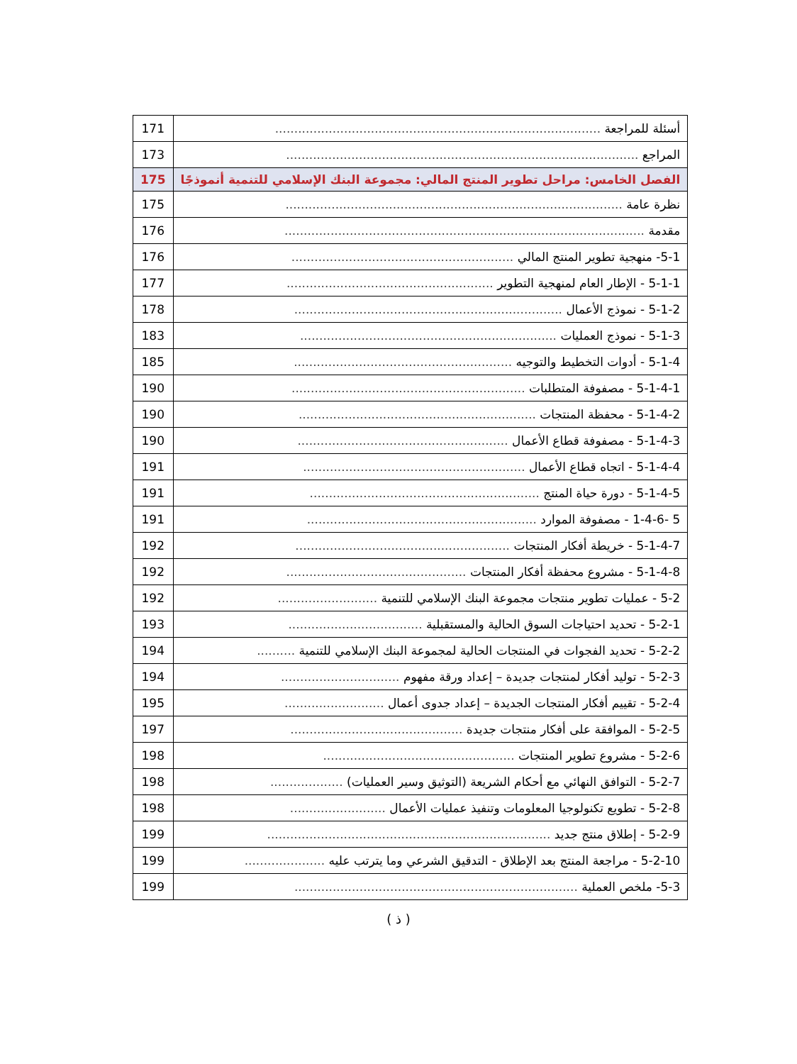| أسئلة للمراجعة ..................................................................................... | 171 |
| المراجع ............................................................................................ | 173 |
| الفصل الخامس: مراحل تطوير المنتج المالي: مجموعة البنك الإسلامي للتنمية أنموذجًا | 175 |
| نظرة عامة ........................................................................................ | 175 |
| مقدمة .............................................................................................. | 176 |
| 5-1- منهجية تطوير المنتج المالي .......................................................... | 176 |
| 5-1-1 - الإطار العام لمنهجية التطوير ...................................................... | 177 |
| 5-1-2 - نموذج الأعمال ...................................................................... | 178 |
| 5-1-3 - نموذج العمليات ................................................................... | 183 |
| 5-1-4 - أدوات التخطيط والتوجيه ......................................................... | 185 |
| 5-1-4-1 - مصفوفة المتطلبات ............................................................. | 190 |
| 5-1-4-2 - محفظة المنتجات .............................................................. | 190 |
| 5-1-4-3 - مصفوفة قطاع الأعمال ....................................................... | 190 |
| 5-1-4-4 - اتجاه قطاع الأعمال .......................................................... | 191 |
| 5-1-4-5 - دورة حياة المنتج ............................................................ | 191 |
| 5 -1-4-6 - مصفوفة الموارد ............................................................ | 191 |
| 5-1-4-7 - خريطة أفكار المنتجات ........................................................ | 192 |
| 5-1-4-8 - مشروع محفظة أفكار المنتجات ............................................... | 192 |
| 5-2 - عمليات تطوير منتجات مجموعة البنك الإسلامي للتنمية .......................... | 192 |
| 5-2-1 - تحديد احتياجات السوق الحالية والمستقبلية ................................... | 193 |
| 5-2-2 - تحديد الفجوات في المنتجات الحالية لمجموعة البنك الإسلامي للتنمية .......... | 194 |
| 5-2-3 - توليد أفكار لمنتجات جديدة – إعداد ورقة مفهوم ............................... | 194 |
| 5-2-4 - تقييم أفكار المنتجات الجديدة – إعداد جدوى أعمال .......................... | 195 |
| 5-2-5 - الموافقة على أفكار منتجات جديدة ............................................. | 197 |
| 5-2-6 - مشروع تطوير المنتجات .................................................. | 198 |
| 5-2-7 - التوافق النهائي مع أحكام الشريعة (التوثيق وسير العمليات) ................... | 198 |
| 5-2-8 - تطويع تكنولوجيا المعلومات وتنفيذ عمليات الأعمال ......................... | 198 |
| 5-2-9 - إطلاق منتج جديد .......................................................................... | 199 |
| 5-2-10 - مراجعة المنتج بعد الإطلاق - التدقيق الشرعي وما يترتب عليه ..................... | 199 |
| 5-3- ملخص العملية .......................................................................... | 199 |
( ذ )